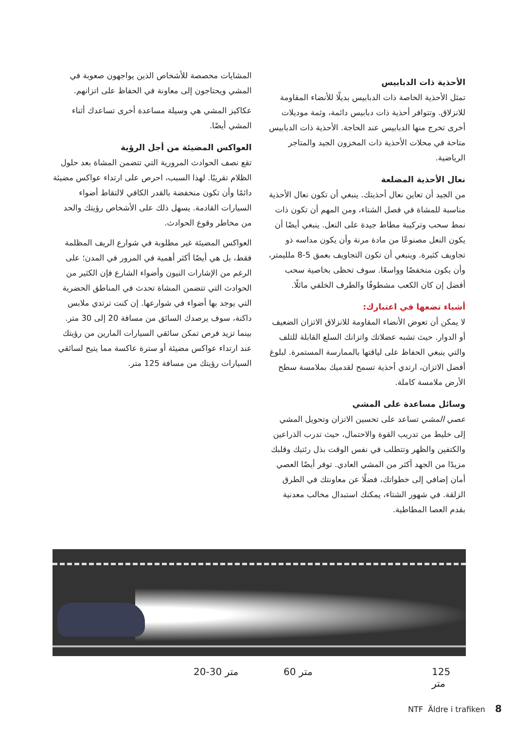الأحذية ذات الدبابيس
تمثل الأحذية الخاصة ذات الدبابيس بديلًا للأنضاء المقاومة للانزلاق. وتتوافر أحذية ذات دبابيس دائمة، وثمة موديلات أخرى تخرج منها الدبابيس عند الحاجة. الأحذية ذات الدبابيس متاحة في محلات الأحذية ذات المخزون الجيد والمتاجر الرياضية.
نعال الأحذية المضلعة
من الجيد أن تعاين نعال أحذيتك. ينبغي أن تكون نعال الأحذية مناسبة للمشاة في فصل الشتاء، ومن المهم أن تكون ذات نمط سحب وتركيبة مطاط جيدة على النعل. ينبغي أيضًا أن يكون النعل مصنوعًا من مادة مرنة وأن يكون مداسه ذو تجاويف كثيرة. وينبغي أن تكون التجاويف بعمق 5-8 ملليمتر، وأن يكون منخفضًا وواسعًا. سوف تحظى بخاصية سحب أفضل إن كان الكعب مشطوفًا والطرف الخلفي مائلًا.
أشياء تضعها في اعتبارك:
لا يمكن أن تعوض الأنضاء المقاومة للانزلاق الاتزان الضعيف أو الدوار. حيث تشبه عضلاتك واتزانك السلع القابلة للتلف والتي ينبغي الحفاظ على لياقتها بالممارسة المستمرة. لبلوغ أفضل الاتزان، ارتدي أحذية تسمح لقدميك بملامسة سطح الأرض ملامسة كاملة.
وسائل مساعدة على المشي
عصي المشي تساعد على تحسين الاتزان وتحويل المشي إلى خليط من تدريب القوة والاحتمال، حيث تدرب الذراعين والكتفين والظهر وتتطلب في نفس الوقت بذل رئتيك وقلبك مزيدًا من الجهد أكثر من المشي العادي. توفر أيضًا العصي أمان إضافي إلى خطواتك، فضلًا عن معاونتك في الطرق الزلقة. في شهور الشتاء، يمكنك استبدال مخالب معدنية بقدم العصا المطاطية.
المشايات مخصصة للأشخاص الذين يواجهون صعوبة في المشي ويحتاجون إلى معاونة في الحفاظ على اتزانهم.
عكاكيز المشي هي وسيلة مساعدة أخرى تساعدك أثناء المشي أيضًا.
العواكس المضيئة من أجل الرؤية
تقع نصف الحوادث المرورية التي تتضمن المشاة بعد حلول الظلام تقريبًا. لهذا السبب، احرص على ارتداء عواكس مضيئة دائمًا وأن تكون منخفضة بالقدر الكافي لالتقاط أضواء السيارات القادمة. يسهل ذلك على الأشخاص رؤيتك والحد من مخاطر وقوع الحوادث.
العواكس المضيئة غير مطلوبة في شوارع الريف المظلمة فقط، بل هي أيضًا أكثر أهمية في المرور في المدن؛ على الرغم من الإشارات النيون وأضواء الشارع فإن الكثير من الحوادث التي تتضمن المشاة تحدث في المناطق الحضرية التي يوجد بها أضواء في شوارعها. إن كنت ترتدي ملابس داكنة، سوف يرصدك السائق من مسافة 20 إلى 30 متر. بينما تزيد فرص تمكن سائقي السيارات المارين من رؤيتك عند ارتداء عواكس مضيئة أو سترة عاكسة مما يتيح لسائقي السيارات رؤيتك من مسافة 125 متر.
20-30 متر 60 متر 125 متر
NTF Äldre i trafiken 8